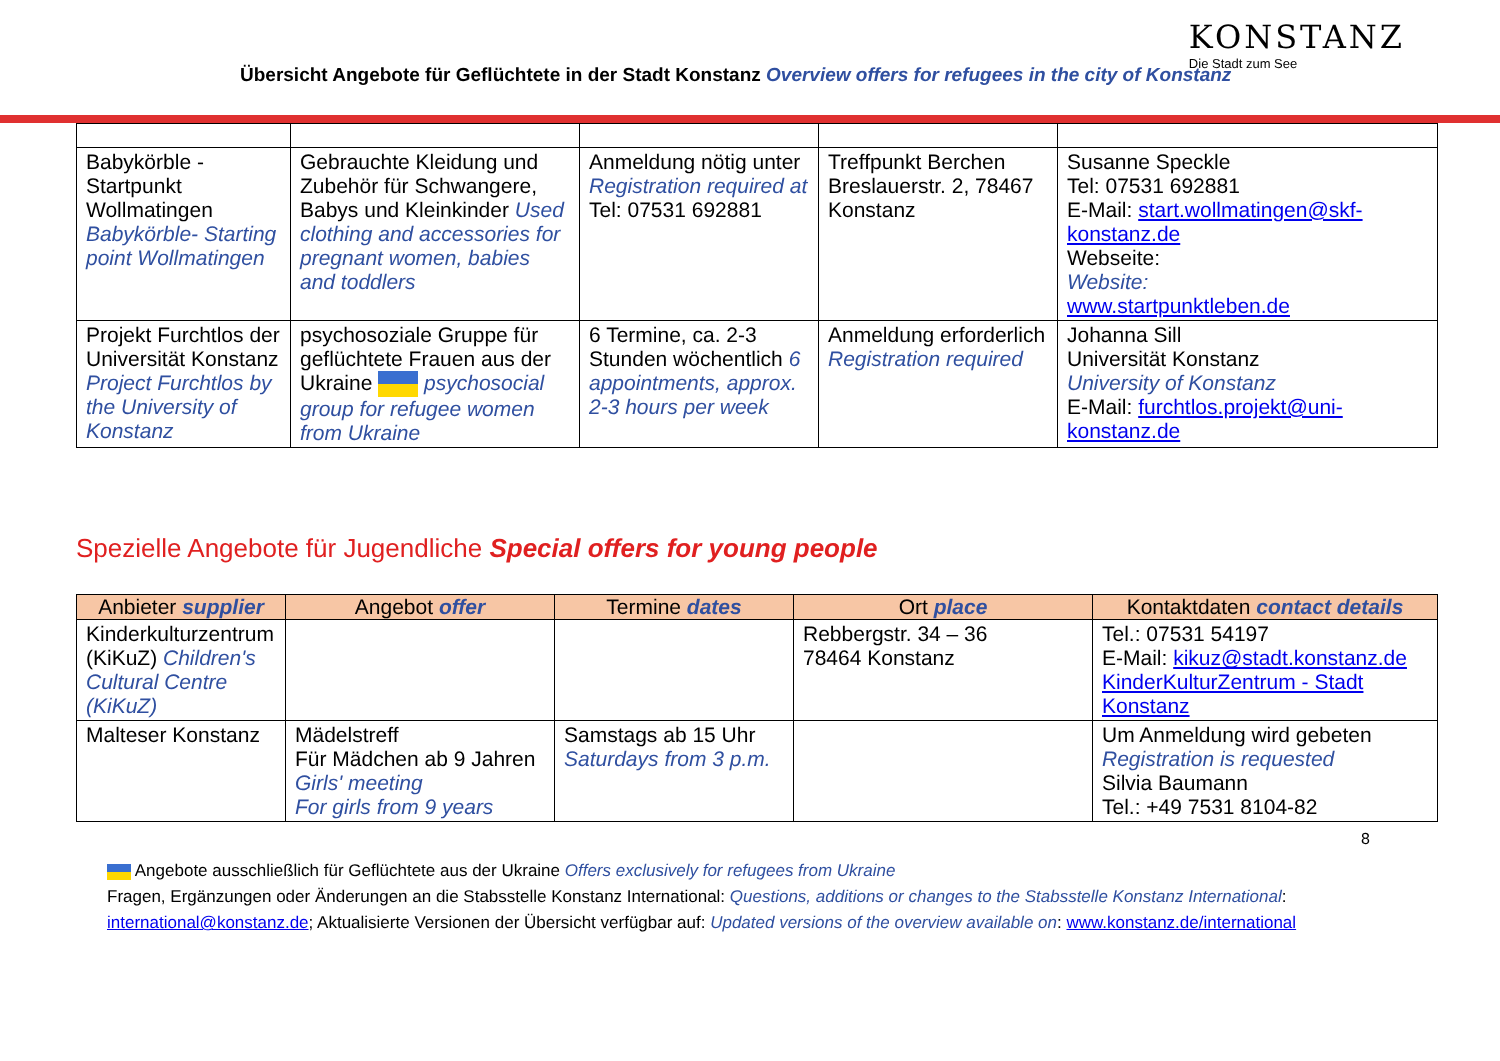Übersicht Angebote für Geflüchtete in der Stadt Konstanz Overview offers for refugees in the city of Konstanz
KONSTANZ
Die Stadt zum See
| Babykörble - Startpunkt Wollmatingen Babykörble- Starting point Wollmatingen | Gebrauchte Kleidung und Zubehör für Schwangere, Babys und Kleinkinder Used clothing and accessories for pregnant women, babies and toddlers | Anmeldung nötig unter Registration required at Tel: 07531 692881 | Treffpunkt Berchen Breslauerstr. 2, 78467 Konstanz | Susanne Speckle Tel: 07531 692881 E-Mail: start.wollmatingen@skf-konstanz.de Webseite: Website: www.startpunktleben.de |
| Projekt Furchtlos der Universität Konstanz Project Furchtlos by the University of Konstanz | psychosoziale Gruppe für geflüchtete Frauen aus der Ukraine psychosocial group for refugee women from Ukraine | 6 Termine, ca. 2-3 Stunden wöchentlich 6 appointments, approx. 2-3 hours per week | Anmeldung erforderlich Registration required | Johanna Sill Universität Konstanz University of Konstanz E-Mail: furchtlos.projekt@uni-konstanz.de |
Spezielle Angebote für Jugendliche Special offers for young people
| Anbieter supplier | Angebot offer | Termine dates | Ort place | Kontaktdaten contact details |
| --- | --- | --- | --- | --- |
| Kinderkulturzentrum (KiKuZ) Children's Cultural Centre (KiKuZ) | | | Rebbergstr. 34 – 36 78464 Konstanz | Tel.: 07531 54197 E-Mail: kikuz@stadt.konstanz.de KinderKulturZentrum - Stadt Konstanz |
| Malteser Konstanz | Mädelstreff Für Mädchen ab 9 Jahren Girls' meeting For girls from 9 years | Samstags ab 15 Uhr Saturdays from 3 p.m. | | Um Anmeldung wird gebeten Registration is requested Silvia Baumann Tel.: +49 7531 8104-82 |
8
Angebote ausschließlich für Geflüchtete aus der Ukraine Offers exclusively for refugees from Ukraine
Fragen, Ergänzungen oder Änderungen an die Stabsstelle Konstanz International: Questions, additions or changes to the Stabsstelle Konstanz International: international@konstanz.de; Aktualisierte Versionen der Übersicht verfügbar auf: Updated versions of the overview available on: www.konstanz.de/international